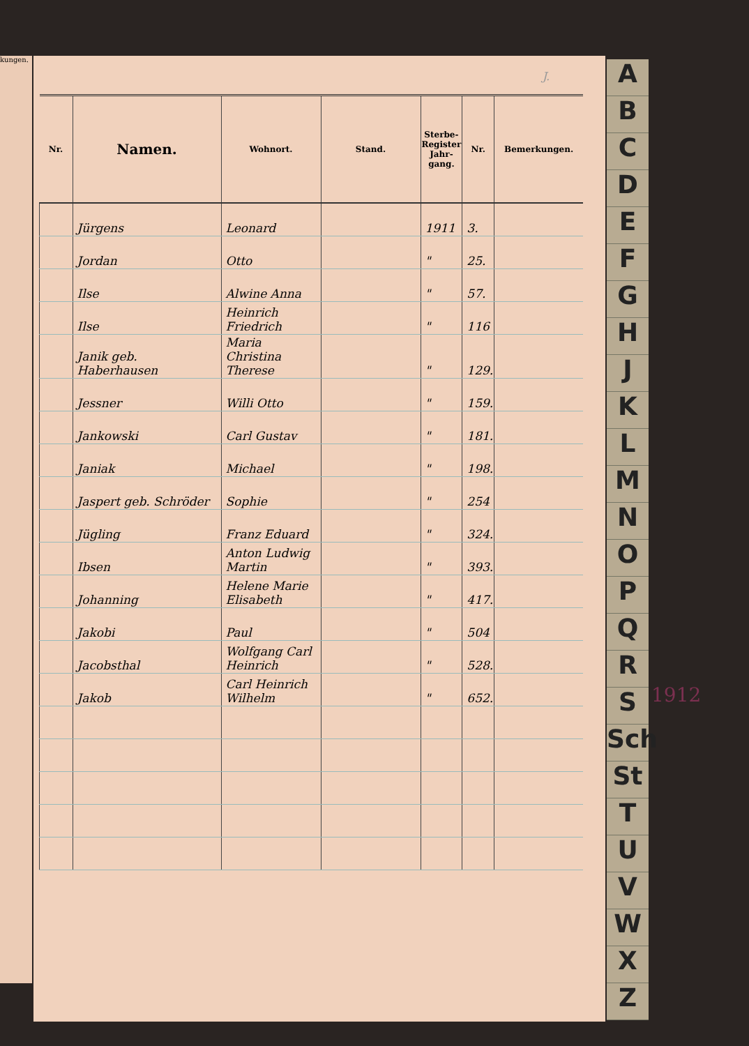kungen.
J.
| Nr. | Namen. | Wohnort. | Stand. | Sterbe-Register Jahr-gang. | Nr. | Bemerkungen. |
| --- | --- | --- | --- | --- | --- | --- |
| | Jürgens | Leonard | | 1911 | 3. | |
| | Jordan | Otto | | " | 25. | |
| | Ilse | Alwine Anna | | " | 57. | |
| | Ilse | Heinrich Friedrich | | " | 116 | |
| | Janik geb. Haberhausen | Maria Christina Therese | | " | 129. | |
| | Jessner | Willi Otto | | " | 159. | |
| | Jankowski | Carl Gustav | | " | 181. | |
| | Janiak | Michael | | " | 198. | |
| | Jaspert geb. Schröder | Sophie | | " | 254 | |
| | Jügling | Franz Eduard | | " | 324. | |
| | Ibsen | Anton Ludwig Martin | | " | 393. | |
| | Johanning | Helene Marie Elisabeth | | " | 417. | |
| | Jakobi | Paul | | " | 504 | |
| | Jacobsthal | Wolfgang Carl Heinrich | | " | 528. | |
| | Jakob | Carl Heinrich Wilhelm | | " | 652. | |
A
B
C
D
E
F
G
H
J
K
L
M
N
O
P
Q
R
S
Sch
St
T
U
V
W
X
Z
1912